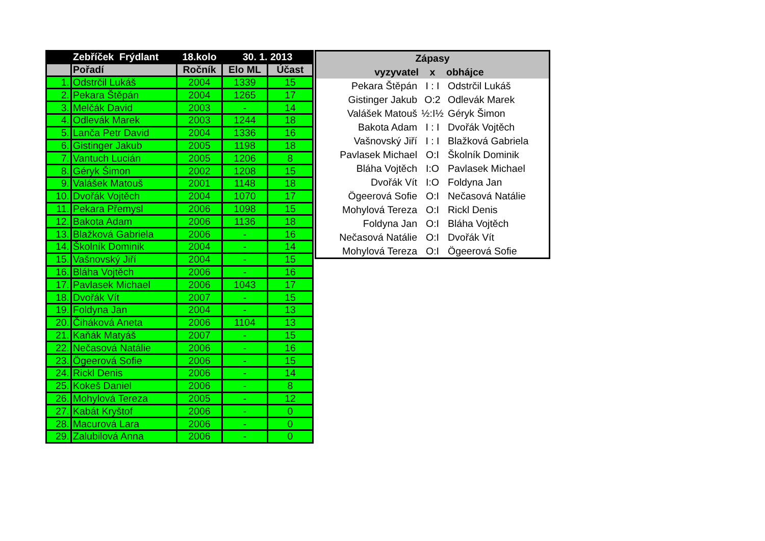| | Zebříček Frýdlant | 18.kolo | 30. 1. 2013 | |
| --- | --- | --- | --- | --- |
| | Pořadí | Ročník | Elo ML | Účast |
| 1. | Odstrčil Lukáš | 2004 | 1339 | 15 |
| 2. | Pekara Štěpán | 2004 | 1265 | 17 |
| 3. | Melčák David | 2003 | - | 14 |
| 4. | Odlevák Marek | 2003 | 1244 | 18 |
| 5. | Lanča Petr David | 2004 | 1336 | 16 |
| 6. | Gistinger Jakub | 2005 | 1198 | 18 |
| 7. | Vantuch Lucián | 2005 | 1206 | 8 |
| 8. | Géryk Šimon | 2002 | 1208 | 15 |
| 9. | Valášek Matouš | 2001 | 1148 | 18 |
| 10. | Dvořák Vojtěch | 2004 | 1070 | 17 |
| 11. | Pekara Přemysl | 2006 | 1098 | 15 |
| 12. | Bakota Adam | 2006 | 1136 | 18 |
| 13. | Blažková Gabriela | 2006 | - | 16 |
| 14. | Školník Dominik | 2004 | - | 14 |
| 15. | Vašnovský Jiří | 2004 | - | 15 |
| 16. | Bláha Vojtěch | 2006 | - | 16 |
| 17. | Pavlasek Michael | 2006 | 1043 | 17 |
| 18. | Dvořák Vít | 2007 | - | 15 |
| 19. | Foldyna Jan | 2004 | - | 13 |
| 20. | Čiháková Aneta | 2006 | 1104 | 13 |
| 21. | Kaňák Matyáš | 2007 | - | 15 |
| 22. | Nečasová Natálie | 2006 | - | 16 |
| 23. | Ögeerová Sofie | 2006 | - | 15 |
| 24. | Rickl Denis | 2006 | - | 14 |
| 25. | Kokeš Daniel | 2006 | - | 8 |
| 26. | Mohylová Tereza | 2005 | - | 12 |
| 27. | Kabát Kryštof | 2006 | - | 0 |
| 28. | Macurová Lara | 2006 | - | 0 |
| 29. | Zalubilová Anna | 2006 | - | 0 |
| Zápasy | | |
| --- | --- | --- |
| vyzyvatel | x | obhájce |
| Pekara Štěpán | I : I | Odstrčil Lukáš |
| Gistinger Jakub | O:2 | Odlevák Marek |
| Valášek Matouš | ½:I½ | Géryk Šimon |
| Bakota Adam | I : I | Dvořák Vojtěch |
| Vašnovský Jiří | I : I | Blažková Gabriela |
| Pavlasek Michael | O:I | Školník Dominik |
| Bláha Vojtěch | I:O | Pavlasek Michael |
| Dvořák Vít | I:O | Foldyna Jan |
| Ögeerová Sofie | O:I | Nečasová Natálie |
| Mohylová Tereza | O:I | Rickl Denis |
| Foldyna Jan | O:I | Bláha Vojtěch |
| Nečasová Natálie | O:I | Dvořák Vít |
| Mohylová Tereza | O:I | Ögeerová Sofie |